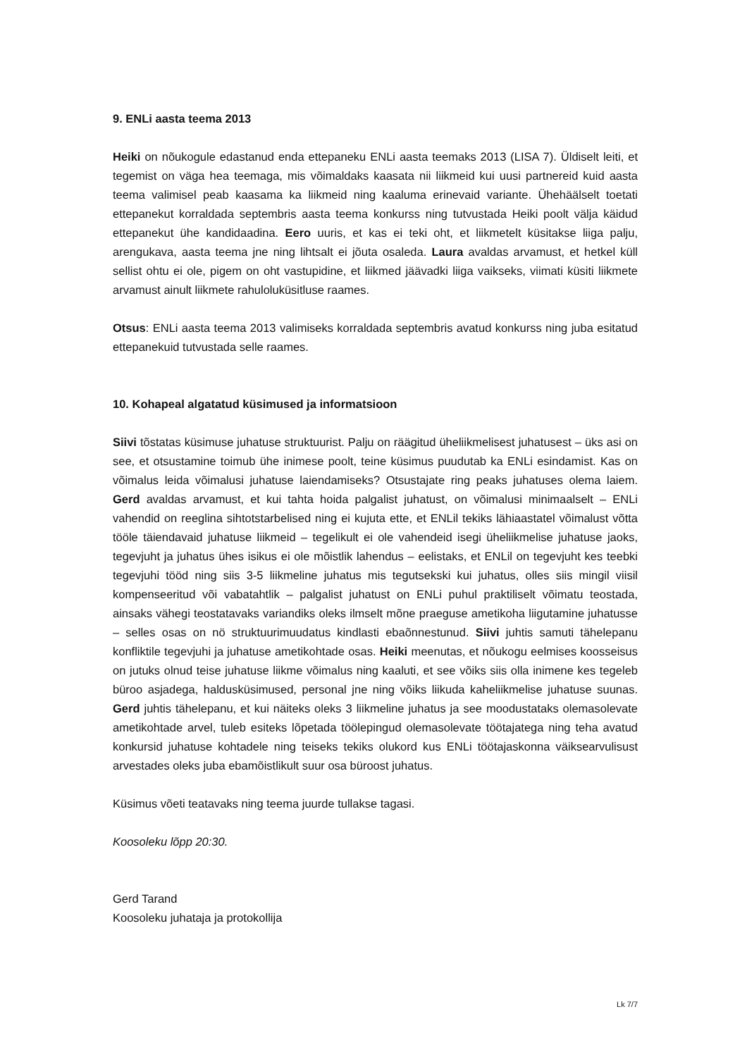9. ENLi aasta teema 2013
Heiki on nõukogule edastanud enda ettepaneku ENLi aasta teemaks 2013 (LISA 7). Üldiselt leiti, et tegemist on väga hea teemaga, mis võimaldaks kaasata nii liikmeid kui uusi partnereid kuid aasta teema valimisel peab kaasama ka liikmeid ning kaaluma erinevaid variante. Ühehäälselt toetati ettepanekut korraldada septembris aasta teema konkurss ning tutvustada Heiki poolt välja käidud ettepanekut ühe kandidaadina. Eero uuris, et kas ei teki oht, et liikmetelt küsitakse liiga palju, arengukava, aasta teema jne ning lihtsalt ei jõuta osaleda. Laura avaldas arvamust, et hetkel küll sellist ohtu ei ole, pigem on oht vastupidine, et liikmed jäävadki liiga vaikseks, viimati küsiti liikmete arvamust ainult liikmete rahuloluküsitluse raames.
Otsus: ENLi aasta teema 2013 valimiseks korraldada septembris avatud konkurss ning juba esitatud ettepanekuid tutvustada selle raames.
10. Kohapeal algatatud küsimused ja informatsioon
Siivi tõstatas küsimuse juhatuse struktuurist. Palju on räägitud üheliikmelisest juhatusest – üks asi on see, et otsustamine toimub ühe inimese poolt, teine küsimus puudutab ka ENLi esindamist. Kas on võimalus leida võimalusi juhatuse laiendamiseks? Otsustajate ring peaks juhatuses olema laiem. Gerd avaldas arvamust, et kui tahta hoida palgalist juhatust, on võimalusi minimaalselt – ENLi vahendid on reeglina sihtotstarbelised ning ei kujuta ette, et ENLil tekiks lähiaastatel võimalust võtta tööle täiendavaid juhatuse liikmeid – tegelikult ei ole vahendeid isegi üheliikmelise juhatuse jaoks, tegevjuht ja juhatus ühes isikus ei ole mõistlik lahendus – eelistaks, et ENLil on tegevjuht kes teebki tegevjuhi tööd ning siis 3-5 liikmeline juhatus mis tegutsekski kui juhatus, olles siis mingil viisil kompenseeritud või vabatahtlik – palgalist juhatust on ENLi puhul praktiliselt võimatu teostada, ainsaks vähegi teostatavaks variandiks oleks ilmselt mõne praeguse ametikoha liigutamine juhatusse – selles osas on nö struktuurimuudatus kindlasti ebaõnnestunud. Siivi juhtis samuti tähelepanu konfliktile tegevjuhi ja juhatuse ametikohtade osas. Heiki meenutas, et nõukogu eelmises koosseisus on jutuks olnud teise juhatuse liikme võimalus ning kaaluti, et see võiks siis olla inimene kes tegeleb büroo asjadega, haldusküsimused, personal jne ning võiks liikuda kaheliikmelise juhatuse suunas. Gerd juhtis tähelepanu, et kui näiteks oleks 3 liikmeline juhatus ja see moodustataks olemasolevate ametikohtade arvel, tuleb esiteks lõpetada töölepingud olemasolevate töötajatega ning teha avatud konkursid juhatuse kohtadele ning teiseks tekiks olukord kus ENLi töötajaskonna väiksearvulisust arvestades oleks juba ebamõistlikult suur osa büroost juhatus.
Küsimus võeti teatavaks ning teema juurde tullakse tagasi.
Koosoleku lõpp 20:30.
Gerd Tarand
Koosoleku juhataja ja protokollija
Lk 7/7